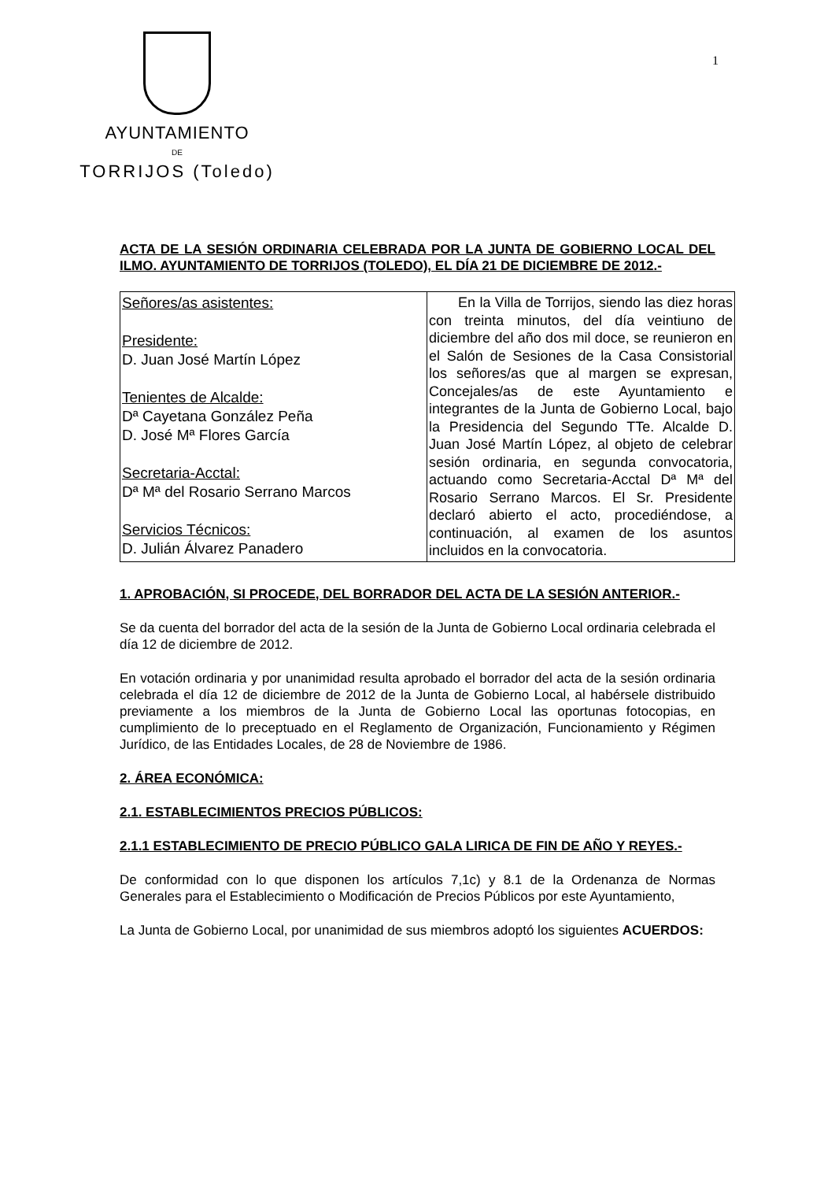1
AYUNTAMIENTO
DE
TORRIJOS (Toledo)
ACTA DE LA SESIÓN ORDINARIA CELEBRADA POR LA JUNTA DE GOBIERNO LOCAL DEL ILMO. AYUNTAMIENTO DE TORRIJOS (TOLEDO), EL DÍA 21 DE DICIEMBRE DE 2012.-
| Señores/as asistentes: Presidente: D. Juan José Martín López Tenientes de Alcalde: Dª Cayetana González Peña D. José Mª Flores García Secretaria-Acctal: Dª Mª del Rosario Serrano Marcos Servicios Técnicos: D. Julián Álvarez Panadero | En la Villa de Torrijos, siendo las diez horas con treinta minutos, del día veintiuno de diciembre del año dos mil doce, se reunieron en el Salón de Sesiones de la Casa Consistorial los señores/as que al margen se expresan, Concejales/as de este Ayuntamiento e integrantes de la Junta de Gobierno Local, bajo la Presidencia del Segundo TTe. Alcalde D. Juan José Martín López, al objeto de celebrar sesión ordinaria, en segunda convocatoria, actuando como Secretaria-Acctal Dª Mª del Rosario Serrano Marcos. El Sr. Presidente declaró abierto el acto, procediéndose, a continuación, al examen de los asuntos incluidos en la convocatoria. |
1. APROBACIÓN, SI PROCEDE, DEL BORRADOR DEL ACTA DE LA SESIÓN ANTERIOR.-
Se da cuenta del borrador del acta de la sesión de la Junta de Gobierno Local ordinaria celebrada el día 12 de diciembre de 2012.
En votación ordinaria y por unanimidad resulta aprobado el borrador del acta de la sesión ordinaria celebrada el día 12 de diciembre de 2012 de la Junta de Gobierno Local, al habérsele distribuido previamente a los miembros de la Junta de Gobierno Local las oportunas fotocopias, en cumplimiento de lo preceptuado en el Reglamento de Organización, Funcionamiento y Régimen Jurídico, de las Entidades Locales, de 28 de Noviembre de 1986.
2. ÁREA ECONÓMICA:
2.1. ESTABLECIMIENTOS PRECIOS PÚBLICOS:
2.1.1 ESTABLECIMIENTO DE PRECIO PÚBLICO GALA LIRICA DE FIN DE AÑO Y REYES.-
De conformidad con lo que disponen los artículos 7,1c) y 8.1 de la Ordenanza de Normas Generales para el Establecimiento o Modificación de Precios Públicos por este Ayuntamiento,
La Junta de Gobierno Local, por unanimidad de sus miembros adoptó los siguientes ACUERDOS: